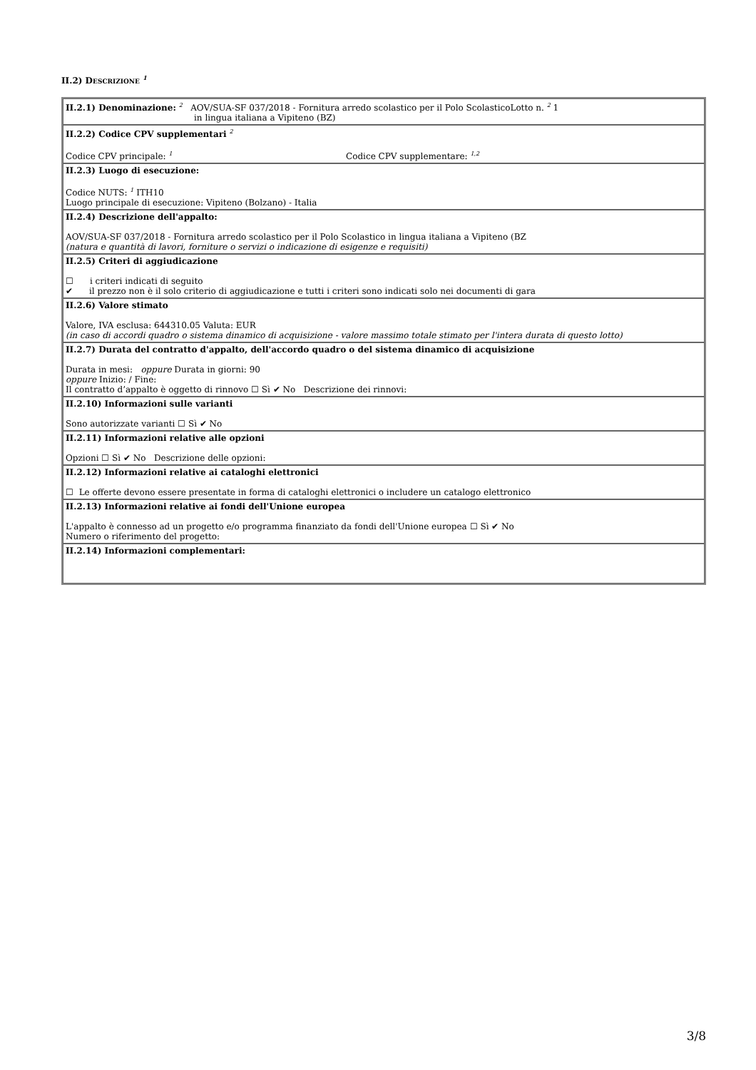II.2) DESCRIZIONE <sup>1</sup>
| II.2.1) Denominazione: <sup>2</sup> AOV/SUA-SF 037/2018 - Fornitura arredo scolastico per il Polo ScolasticoLotto n. <sup>2</sup> 1 in lingua italiana a Vipiteno (BZ) |
| II.2.2) Codice CPV supplementari <sup>2</sup> Codice CPV principale: <sup>1</sup> Codice CPV supplementare: <sup>1,2</sup> |
| II.2.3) Luogo di esecuzione: Codice NUTS: <sup>1</sup> ITH10 Luogo principale di esecuzione: Vipiteno (Bolzano) - Italia |
| II.2.4) Descrizione dell'appalto: AOV/SUA-SF 037/2018 - Fornitura arredo scolastico per il Polo Scolastico in lingua italiana a Vipiteno (BZ (natura e quantità di lavori, forniture o servizi o indicazione di esigenze e requisiti) |
| II.2.5) Criteri di aggiudicazione ☐ i criteri indicati di seguito ✔ il prezzo non è il solo criterio di aggiudicazione e tutti i criteri sono indicati solo nei documenti di gara |
| II.2.6) Valore stimato Valore, IVA esclusa: 644310.05 Valuta: EUR (in caso di accordi quadro o sistema dinamico di acquisizione - valore massimo totale stimato per l'intera durata di questo lotto) |
| II.2.7) Durata del contratto d'appalto, dell'accordo quadro o del sistema dinamico di acquisizione Durata in mesi: oppure Durata in giorni: 90 oppure Inizio: / Fine: Il contratto d’appalto è oggetto di rinnovo ☐ Sì ✔ No Descrizione dei rinnovi: |
| II.2.10) Informazioni sulle varianti Sono autorizzate varianti ☐ Sì ✔ No |
| II.2.11) Informazioni relative alle opzioni Opzioni ☐ Sì ✔ No Descrizione delle opzioni: |
| II.2.12) Informazioni relative ai cataloghi elettronici ☐ Le offerte devono essere presentate in forma di cataloghi elettronici o includere un catalogo elettronico |
| II.2.13) Informazioni relative ai fondi dell'Unione europea L'appalto è connesso ad un progetto e/o programma finanziato da fondi dell'Unione europea ☐ Sì ✔ No Numero o riferimento del progetto: |
| II.2.14) Informazioni complementari: |
3/8